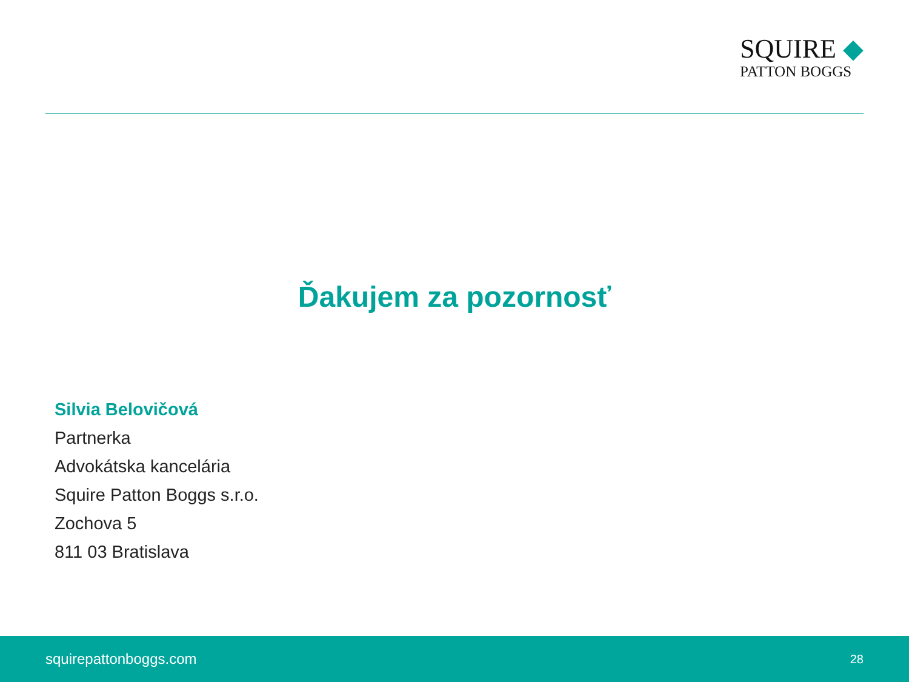SQUIRE ◆
PATTON BOGGS
Ďakujem za pozornosť
Silvia Belovičová
Partnerka
Advokátska kancelária
Squire Patton Boggs s.r.o.
Zochova 5
811 03 Bratislava
squirepattonboggs.com 28